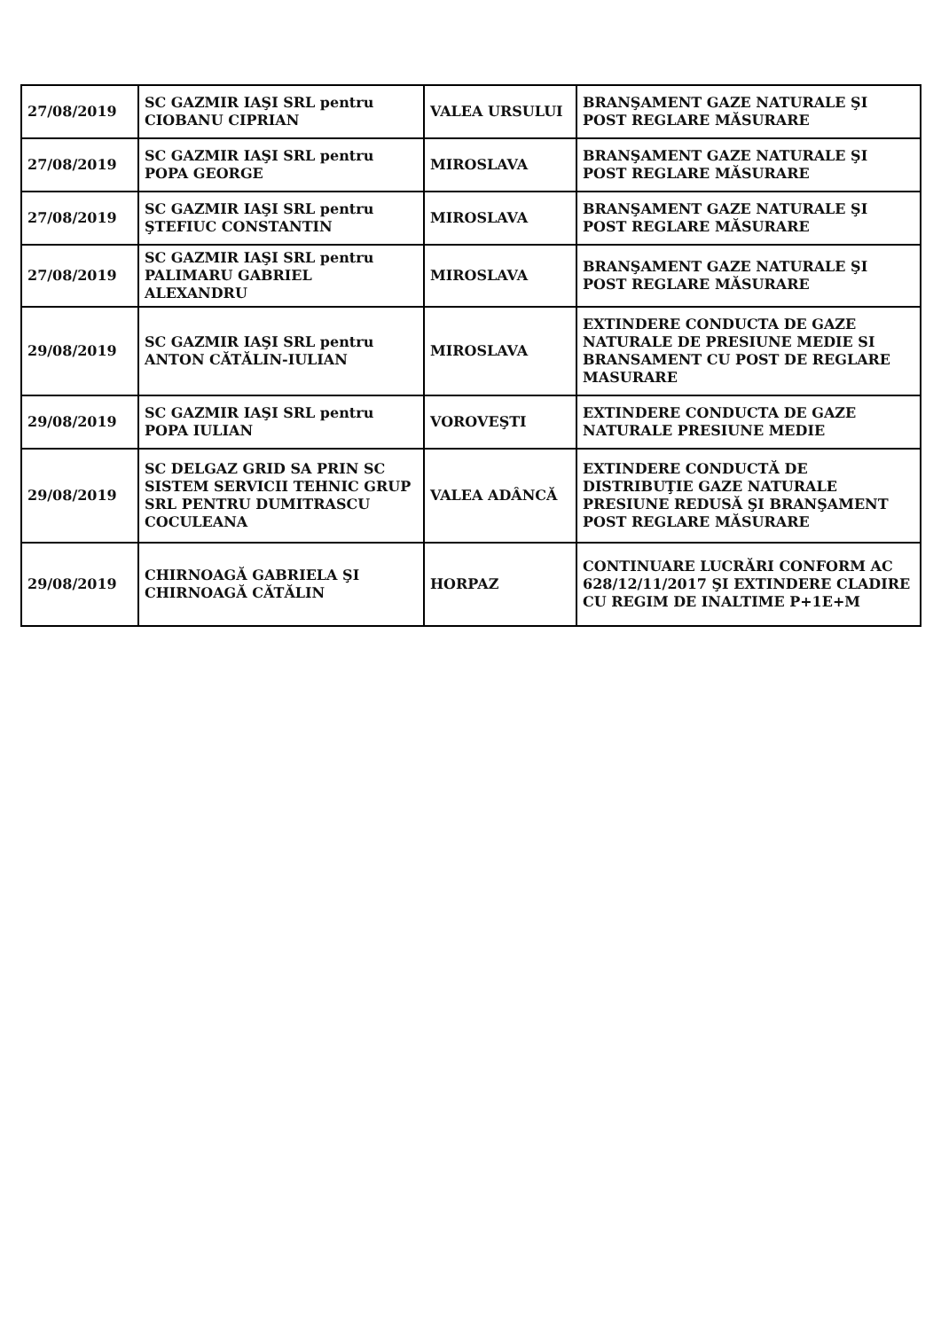| 27/08/2019 | SC GAZMIR IAŞI SRL pentru CIOBANU CIPRIAN | VALEA URSULUI | BRANŞAMENT GAZE NATURALE ŞI POST REGLARE MĂSURARE |
| 27/08/2019 | SC GAZMIR IAŞI SRL pentru POPA GEORGE | MIROSLAVA | BRANŞAMENT GAZE NATURALE ŞI POST REGLARE MĂSURARE |
| 27/08/2019 | SC GAZMIR IAŞI SRL pentru ŞTEFIUC CONSTANTIN | MIROSLAVA | BRANŞAMENT GAZE NATURALE ŞI POST REGLARE MĂSURARE |
| 27/08/2019 | SC GAZMIR IAŞI SRL pentru PALIMARU GABRIEL ALEXANDRU | MIROSLAVA | BRANŞAMENT GAZE NATURALE ŞI POST REGLARE MĂSURARE |
| 29/08/2019 | SC GAZMIR IAŞI SRL pentru ANTON CĂTĂLIN-IULIAN | MIROSLAVA | EXTINDERE CONDUCTA DE GAZE NATURALE DE PRESIUNE MEDIE SI BRANSAMENT CU POST DE REGLARE MASURARE |
| 29/08/2019 | SC GAZMIR IAŞI SRL pentru POPA IULIAN | VOROVEŞTI | EXTINDERE CONDUCTA DE GAZE NATURALE PRESIUNE MEDIE |
| 29/08/2019 | SC DELGAZ GRID SA PRIN SC SISTEM SERVICII TEHNIC GRUP SRL PENTRU DUMITRASCU COCULEANA | VALEA ADÂNCĂ | EXTINDERE CONDUCTĂ DE DISTRIBUŢIE GAZE NATURALE PRESIUNE REDUSĂ ŞI BRANŞAMENT POST REGLARE MĂSURARE |
| 29/08/2019 | CHIRNOAGĂ GABRIELA ŞI CHIRNOAGĂ CĂTĂLIN | HORPAZ | CONTINUARE LUCRĂRI CONFORM AC 628/12/11/2017 ŞI EXTINDERE CLADIRE CU REGIM DE INALTIME P+1E+M |